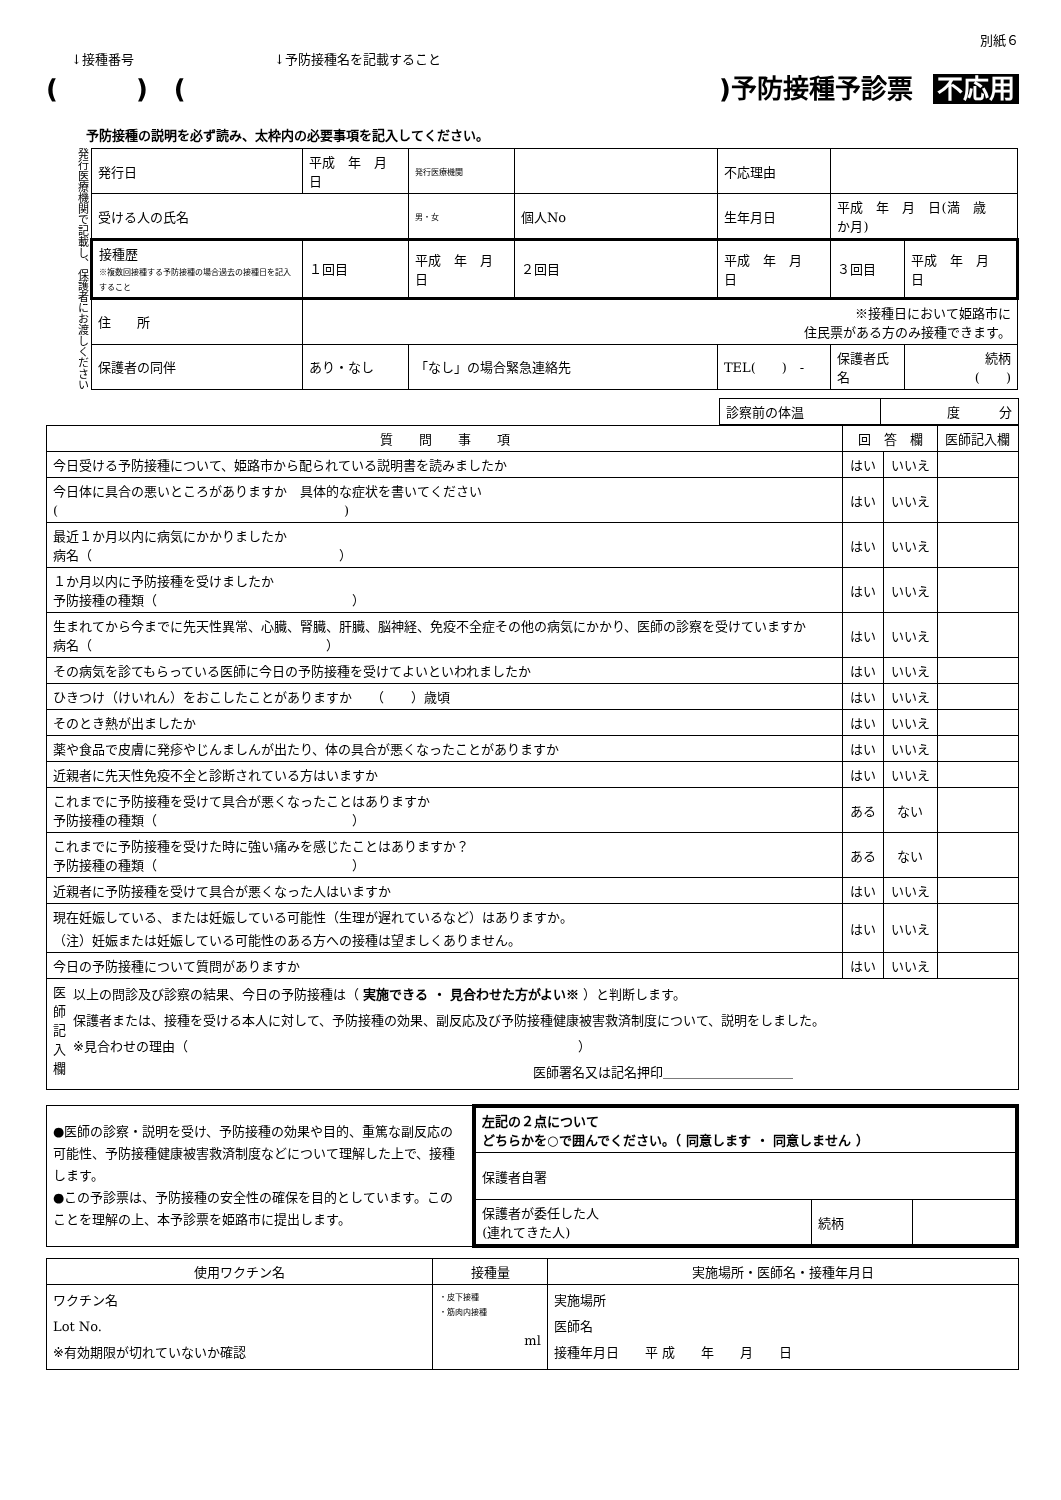別紙６
↓接種番号 ↓予防接種名を記載すること
(　　　)　()予防接種予診票 不応用
予防接種の説明を必ず読み、太枠内の必要事項を記入してください。
発行医療機関で記載し、保護者にお渡しください
| 発行日 | 平成 年 月 日 | 発行医療機関 | | 不応理由 | | |
| 受ける人の氏名 | | 男・女 | 個人No | 生年月日 | 平成 年 月 日(満 歳 か月) | |
| 接種歴 ※複数回接種する予防接種の場合過去の接種日を記入すること | １回目 | 平成 年 月 日 | ２回目 | 平成 年 月 日 | ３回目 | 平成 年 月 日 |
| 住 所 | ※接種日において姫路市に 住民票がある方のみ接種できます。 | | | | | |
| 保護者の同伴 | あり・なし | 「なし」の場合緊急連絡先 | | TEL( ) - | 保護者氏名 | 続柄 ( ) |
| 診察前の体温 | 度 分 |
| 質 問 事 項 | 回 答 欄 | | 医師記入欄 |
| --- | --- | --- | --- |
| 今日受ける予防接種について、姫路市から配られている説明書を読みましたか | はい | いいえ | |
| 今日体に具合の悪いところがありますか 具体的な症状を書いてください ( ) | はい | いいえ | |
| 最近１か月以内に病気にかかりましたか 病名（ ） | はい | いいえ | |
| １か月以内に予防接種を受けましたか 予防接種の種類（ ） | はい | いいえ | |
| 生まれてから今までに先天性異常、心臓、腎臓、肝臓、脳神経、免疫不全症その他の病気にかかり、医師の診察を受けていますか 病名（ ） | はい | いいえ | |
| その病気を診てもらっている医師に今日の予防接種を受けてよいといわれましたか | はい | いいえ | |
| ひきつけ（けいれん）をおこしたことがありますか （ ）歳頃 | はい | いいえ | |
| そのとき熱が出ましたか | はい | いいえ | |
| 薬や食品で皮膚に発疹やじんましんが出たり、体の具合が悪くなったことがありますか | はい | いいえ | |
| 近親者に先天性免疫不全と診断されている方はいますか | はい | いいえ | |
| これまでに予防接種を受けて具合が悪くなったことはありますか 予防接種の種類（ ） | ある | ない | |
| これまでに予防接種を受けた時に強い痛みを感じたことはありますか？ 予防接種の種類（ ） | ある | ない | |
| 近親者に予防接種を受けて具合が悪くなった人はいますか | はい | いいえ | |
| 現在妊娠している、または妊娠している可能性（生理が遅れているなど）はありますか。 （注）妊娠または妊娠している可能性のある方への接種は望ましくありません。 | はい | いいえ | |
| 今日の予防接種について質問がありますか | はい | いいえ | |
| 医師記入欄 以上の問診及び診察の結果、今日の予防接種は（ 実施できる ・ 見合わせた方がよい※ ）と判断します。 保護者または、接種を受ける本人に対して、予防接種の効果、副反応及び予防接種健康被害救済制度について、説明をしました。 ※見合わせの理由（ ） 医師署名又は記名押印＿＿＿＿＿＿＿＿＿＿ | | | |
| ●医師の診察・説明を受け、予防接種の効果や目的、重篤な副反応の可能性、予防接種健康被害救済制度などについて理解した上で、接種します。 ●この予診票は、予防接種の安全性の確保を目的としています。このことを理解の上、本予診票を姫路市に提出します。 | / 左記の２点について どちらかを○で囲んでください。（ 同意します ・ 同意しません ） / / / / 保護者自署 / / / / 保護者が委任した人 (連れてきた人) / 続柄 / / |
| 使用ワクチン名 | 接種量 | 実施場所・医師名・接種年月日 |
| --- | --- | --- |
| ワクチン名 Lot No. ※有効期限が切れていないか確認 | ・皮下接種 ・筋肉内接種 ml | 実施場所 医師名 接種年月日 平 成 年 月 日 |